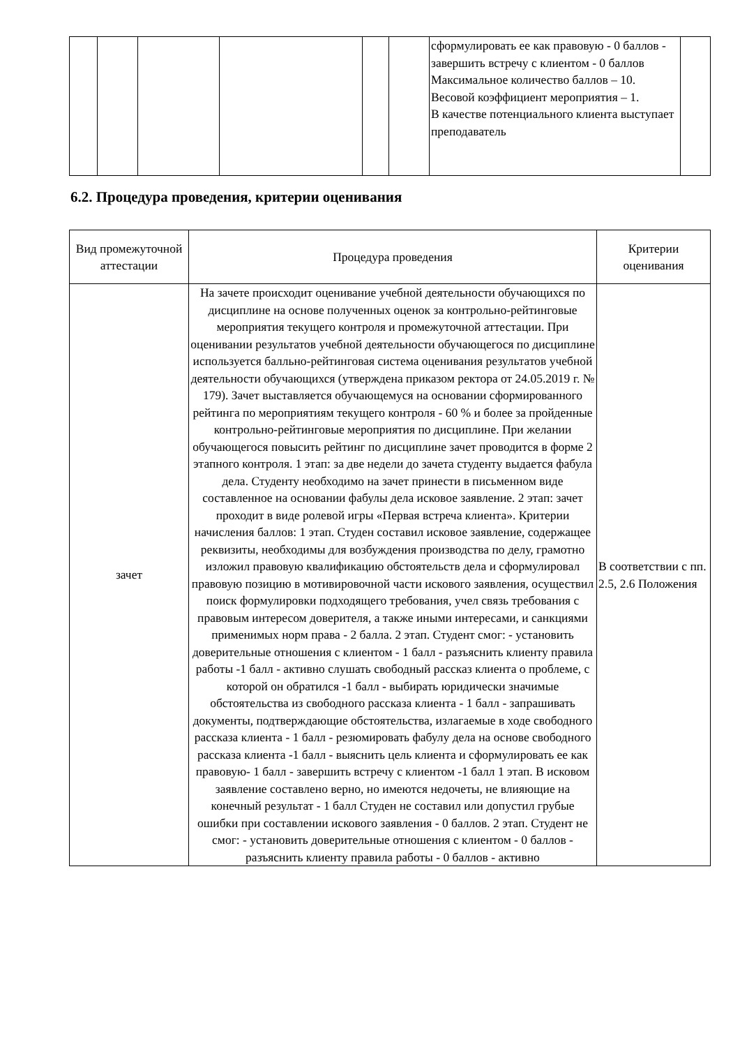| | | | | | | сформулировать ее как правовую - 0 баллов - завершить встречу с клиентом - 0 баллов Максимальное количество баллов – 10. Весовой коэффициент мероприятия – 1. В качестве потенциального клиента выступает преподаватель | |
6.2. Процедура проведения, критерии оценивания
| Вид промежуточной аттестации | Процедура проведения | Критерии оценивания |
| --- | --- | --- |
| зачет | На зачете происходит оценивание учебной деятельности обучающихся по дисциплине на основе полученных оценок за контрольно-рейтинговые мероприятия текущего контроля и промежуточной аттестации. При оценивании результатов учебной деятельности обучающегося по дисциплине используется балльно-рейтинговая система оценивания результатов учебной деятельности обучающихся (утверждена приказом ректора от 24.05.2019 г. № 179). Зачет выставляется обучающемуся на основании сформированного рейтинга по мероприятиям текущего контроля - 60 % и более за пройденные контрольно-рейтинговые мероприятия по дисциплине. При желании обучающегося повысить рейтинг по дисциплине зачет проводится в форме 2 этапного контроля. 1 этап: за две недели до зачета студенту выдается фабула дела. Студенту необходимо на зачет принести в письменном виде составленное на основании фабулы дела исковое заявление. 2 этап: зачет проходит в виде ролевой игры «Первая встреча клиента». Критерии начисления баллов: 1 этап. Студен составил исковое заявление, содержащее реквизиты, необходимы для возбуждения производства по делу, грамотно изложил правовую квалификацию обстоятельств дела и сформулировал правовую позицию в мотивировочной части искового заявления, осуществил поиск формулировки подходящего требования, учел связь требования с правовым интересом доверителя, а также иными интересами, и санкциями применимых норм права - 2 балла. 2 этап. Студент смог: - установить доверительные отношения с клиентом - 1 балл - разъяснить клиенту правила работы -1 балл - активно слушать свободный рассказ клиента о проблеме, с которой он обратился -1 балл - выбирать юридически значимые обстоятельства из свободного рассказа клиента - 1 балл - запрашивать документы, подтверждающие обстоятельства, излагаемые в ходе свободного рассказа клиента - 1 балл - резюмировать фабулу дела на основе свободного рассказа клиента -1 балл - выяснить цель клиента и сформулировать ее как правовую- 1 балл - завершить встречу с клиентом -1 балл 1 этап. В исковом заявление составлено верно, но имеются недочеты, не влияющие на конечный результат - 1 балл Студен не составил или допустил грубые ошибки при составлении искового заявления - 0 баллов. 2 этап. Студент не смог: - установить доверительные отношения с клиентом - 0 баллов - разъяснить клиенту правила работы - 0 баллов - активно | В соответствии с пп. 2.5, 2.6 Положения |